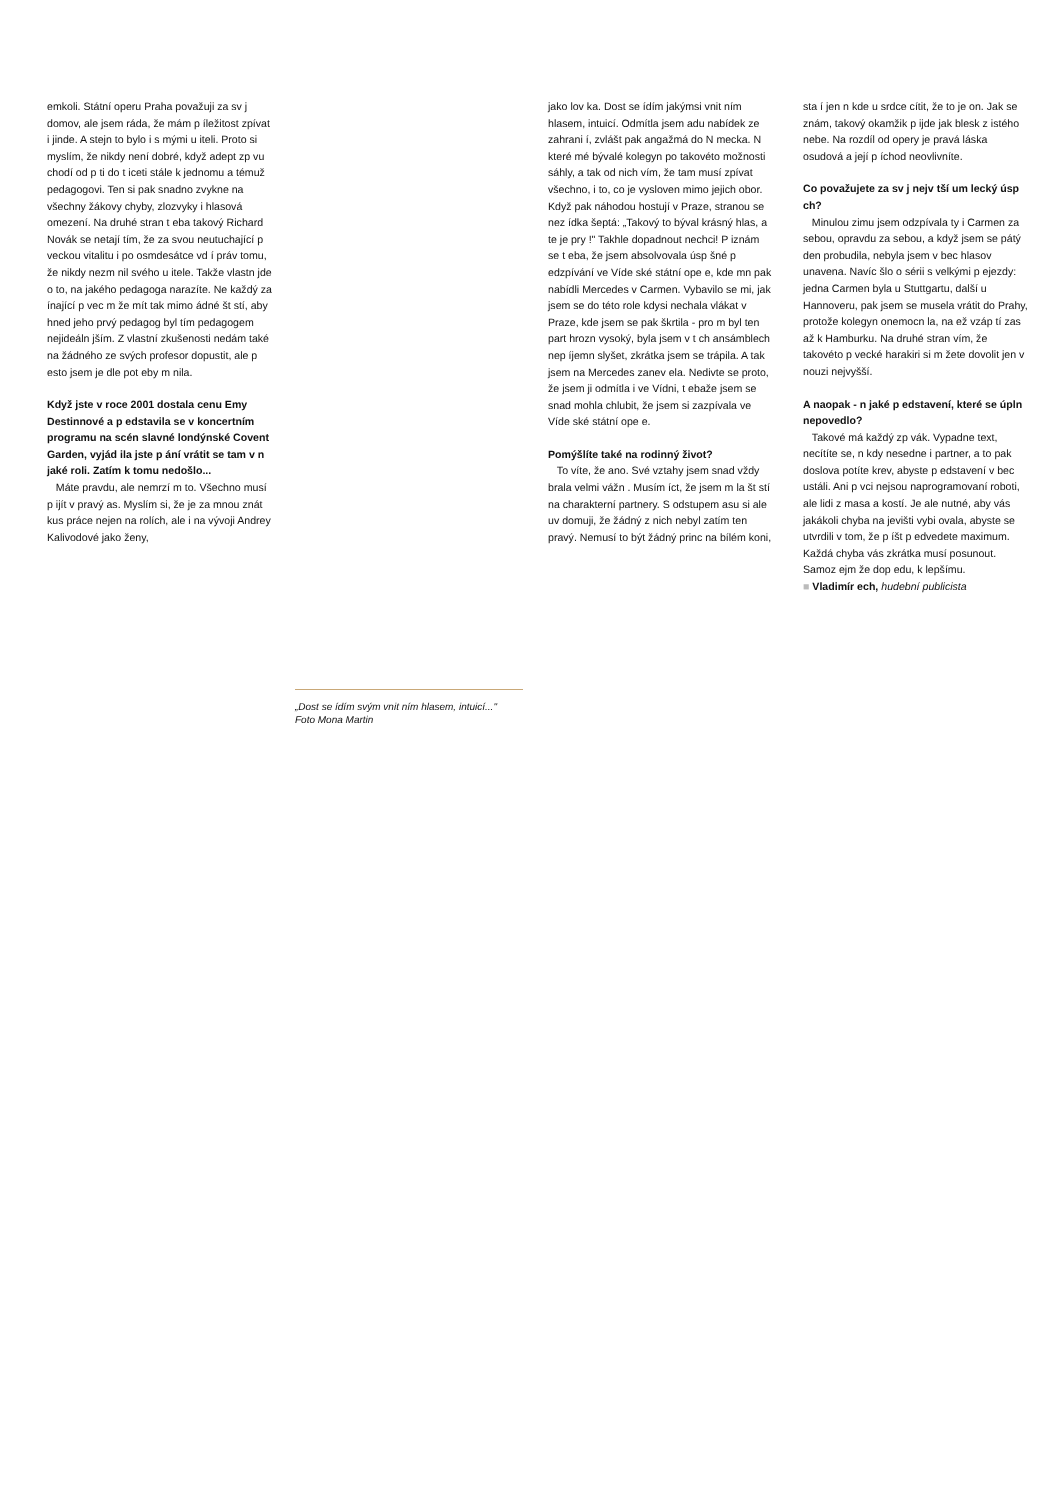emkoli. Státní operu Praha považuji za sv j domov, ale jsem ráda, že mám p íležitost zpívat i jinde. A stejn to bylo i s mými u iteli. Proto si myslím, že nikdy není dobré, když adept zp vu chodí od p ti do t iceti stále k jednomu a témuž pedagogovi. Ten si pak snadno zvykne na všechny žákovy chyby, zlozvyky i hlasová omezení. Na druhé stran t eba takový Richard Novák se netají tím, že za svou neutuchající p veckou vitalitu i po osmdesátce vd í práv tomu, že nikdy nezm nil svého u itele. Takže vlastn jde o to, na jakého pedagoga narazíte. Ne každý za ínající p vec m že mít tak mimo ádné št stí, aby hned jeho prvý pedagog byl tím pedagogem nejideáln jším. Z vlastní zkušenosti nedám také na žádného ze svých profesor dopustit, ale p esto jsem je dle pot eby m nila.
Když jste v roce 2001 dostala cenu Emy Destinnové a p edstavila se v koncertním programu na scén slavné londýnské Covent Garden, vyjád ila jste p ání vrátit se tam v n jaké roli. Zatím k tomu nedošlo...
Máte pravdu, ale nemrzí m to. Všechno musí p ijít v pravý as. Myslím si, že je za mnou znát kus práce nejen na rolích, ale i na vývoji Andrey Kalivodové jako ženy,
„Dost se ídím svým vnit ním hlasem, intuicí..."
Foto Mona Martin
jako lov ka. Dost se ídím jakýmsi vnit ním hlasem, intuicí. Odmítla jsem adu nabídek ze zahrani í, zvlášt pak angažmá do N mecka. N které mé bývalé kolegyn po takovéto možnosti sáhly, a tak od nich vím, že tam musí zpívat všechno, i to, co je vysloven mimo jejich obor. Když pak náhodou hostují v Praze, stranou se nez ídka šeptá: „Takový to býval krásný hlas, a te je pry !" Takhle dopadnout nechci! P iznám se t eba, že jsem absolvovala úsp šné p edzpívání ve Víde ské státní ope e, kde mn pak nabídli Mercedes v Carmen. Vybavilo se mi, jak jsem se do této role kdysi nechala vlákat v Praze, kde jsem se pak škrtila - pro m byl ten part hrozn vysoký, byla jsem v t ch ansámblech nep íjemn slyšet, zkrátka jsem se trápila. A tak jsem na Mercedes zanev ela. Nedivte se proto, že jsem ji odmítla i ve Vídni, t ebaže jsem se snad mohla chlubit, že jsem si zazpívala ve Víde ské státní ope e.
Pomýšlíte také na rodinný život?
To víte, že ano. Své vztahy jsem snad vždy brala velmi vážn . Musím íct, že jsem m la št stí na charakterní partnery. S odstupem asu si ale uv domuji, že žádný z nich nebyl zatím ten pravý. Nemusí to být žádný princ na bílém koni,
sta í jen n kde u srdce cítit, že to je on. Jak se znám, takový okamžik p ijde jak blesk z istého nebe. Na rozdíl od opery je pravá láska osudová a její p íchod neovlivníte.
Co považujete za sv j nejv tší um lecký úsp ch?
Minulou zimu jsem odzpívala ty i Carmen za sebou, opravdu za sebou, a když jsem se pátý den probudila, nebyla jsem v bec hlasov unavena. Navíc šlo o sérii s velkými p ejezdy: jedna Carmen byla u Stuttgartu, další u Hannoveru, pak jsem se musela vrátit do Prahy, protože kolegyn onemocn la, na ež vzáp tí zas až k Hamburku. Na druhé stran vím, že takovéto p vecké harakiri si m žete dovolit jen v nouzi nejvyšší.
A naopak - n jaké p edstavení, které se úpln nepovedlo?
Takové má každý zp vák. Vypadne text, necítíte se, n kdy nesedne i partner, a to pak doslova potíte krev, abyste p edstavení v bec ustáli. Ani p vci nejsou naprogramovaní roboti, ale lidi z masa a kostí. Je ale nutné, aby vás jakákoli chyba na jevišti vybi ovala, abyste se utvrdili v tom, že p íšt p edvedete maximum. Každá chyba vás zkrátka musí posunout. Samoz ejm že dop edu, k lepšímu.
■ Vladimír ech, hudební publicista